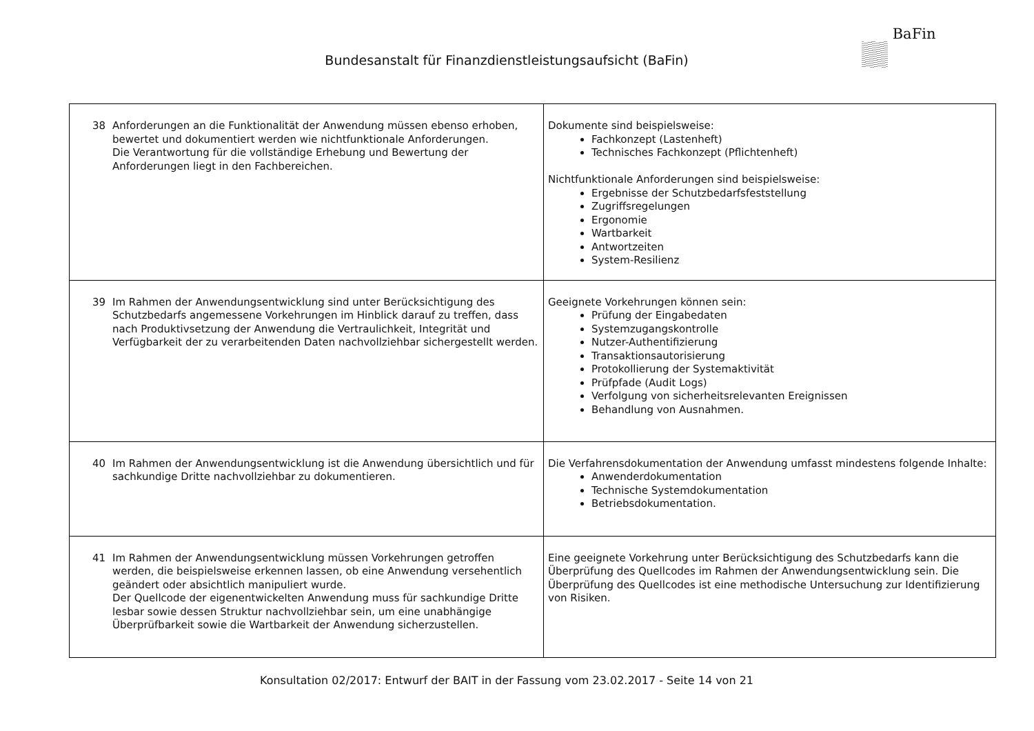BaFin
Bundesanstalt für Finanzdienstleistungsaufsicht (BaFin)
| 38 Anforderungen an die Funktionalität der Anwendung müssen ebenso erhoben, bewertet und dokumentiert werden wie nichtfunktionale Anforderungen. Die Verantwortung für die vollständige Erhebung und Bewertung der Anforderungen liegt in den Fachbereichen. | Dokumente sind beispielsweise: Fachkonzept (Lastenheft) Technisches Fachkonzept (Pflichtenheft) Nichtfunktionale Anforderungen sind beispielsweise: Ergebnisse der Schutzbedarfsfeststellung Zugriffsregelungen Ergonomie Wartbarkeit Antwortzeiten System-Resilienz |
| 39 Im Rahmen der Anwendungsentwicklung sind unter Berücksichtigung des Schutzbedarfs angemessene Vorkehrungen im Hinblick darauf zu treffen, dass nach Produktivsetzung der Anwendung die Vertraulichkeit, Integrität und Verfügbarkeit der zu verarbeitenden Daten nachvollziehbar sichergestellt werden. | Geeignete Vorkehrungen können sein: Prüfung der Eingabedaten Systemzugangskontrolle Nutzer-Authentifizierung Transaktionsautorisierung Protokollierung der Systemaktivität Prüfpfade (Audit Logs) Verfolgung von sicherheitsrelevanten Ereignissen Behandlung von Ausnahmen. |
| 40 Im Rahmen der Anwendungsentwicklung ist die Anwendung übersichtlich und für sachkundige Dritte nachvollziehbar zu dokumentieren. | Die Verfahrensdokumentation der Anwendung umfasst mindestens folgende Inhalte: Anwenderdokumentation Technische Systemdokumentation Betriebsdokumentation. |
| 41 Im Rahmen der Anwendungsentwicklung müssen Vorkehrungen getroffen werden, die beispielsweise erkennen lassen, ob eine Anwendung versehentlich geändert oder absichtlich manipuliert wurde. Der Quellcode der eigenentwickelten Anwendung muss für sachkundige Dritte lesbar sowie dessen Struktur nachvollziehbar sein, um eine unabhängige Überprüfbarkeit sowie die Wartbarkeit der Anwendung sicherzustellen. | Eine geeignete Vorkehrung unter Berücksichtigung des Schutzbedarfs kann die Überprüfung des Quellcodes im Rahmen der Anwendungsentwicklung sein. Die Überprüfung des Quellcodes ist eine methodische Untersuchung zur Identifizierung von Risiken. |
Konsultation 02/2017: Entwurf der BAIT in der Fassung vom 23.02.2017 - Seite 14 von 21